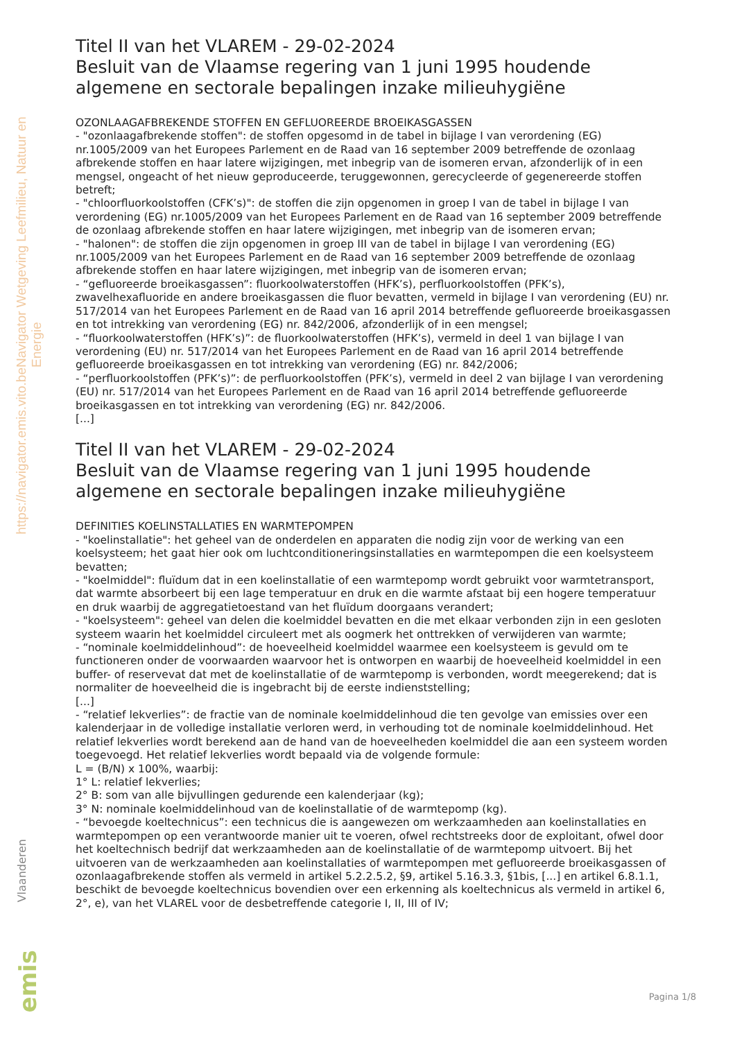Navigator Wetgeving Leefmilieu, Natuur en Energie
https://navigator.emis.vito.be
Titel II van het VLAREM - 29-02-2024
Besluit van de Vlaamse regering van 1 juni 1995 houdende algemene en sectorale bepalingen inzake milieuhygiëne
OZONLAAGAFBREKENDE STOFFEN EN GEFLUOREERDE BROEIKASGASSEN
- "ozonlaagafbrekende stoffen": de stoffen opgesomd in de tabel in bijlage I van verordening (EG) nr.1005/2009 van het Europees Parlement en de Raad van 16 september 2009 betreffende de ozonlaag afbrekende stoffen en haar latere wijzigingen, met inbegrip van de isomeren ervan, afzonderlijk of in een mengsel, ongeacht of het nieuw geproduceerde, teruggewonnen, gerecycleerde of gegenereerde stoffen betreft;
- "chloorfluorkoolstoffen (CFK’s)": de stoffen die zijn opgenomen in groep I van de tabel in bijlage I van verordening (EG) nr.1005/2009 van het Europees Parlement en de Raad van 16 september 2009 betreffende de ozonlaag afbrekende stoffen en haar latere wijzigingen, met inbegrip van de isomeren ervan;
- "halonen": de stoffen die zijn opgenomen in groep III van de tabel in bijlage I van verordening (EG) nr.1005/2009 van het Europees Parlement en de Raad van 16 september 2009 betreffende de ozonlaag afbrekende stoffen en haar latere wijzigingen, met inbegrip van de isomeren ervan;
- “gefluoreerde broeikasgassen”: fluorkoolwaterstoffen (HFK’s), perfluorkoolstoffen (PFK’s), zwavelhexafluoride en andere broeikasgassen die fluor bevatten, vermeld in bijlage I van verordening (EU) nr. 517/2014 van het Europees Parlement en de Raad van 16 april 2014 betreffende gefluoreerde broeikasgassen en tot intrekking van verordening (EG) nr. 842/2006, afzonderlijk of in een mengsel;
- “fluorkoolwaterstoffen (HFK’s)”: de fluorkoolwaterstoffen (HFK’s), vermeld in deel 1 van bijlage I van verordening (EU) nr. 517/2014 van het Europees Parlement en de Raad van 16 april 2014 betreffende gefluoreerde broeikasgassen en tot intrekking van verordening (EG) nr. 842/2006;
- “perfluorkoolstoffen (PFK’s)”: de perfluorkoolstoffen (PFK’s), vermeld in deel 2 van bijlage I van verordening (EU) nr. 517/2014 van het Europees Parlement en de Raad van 16 april 2014 betreffende gefluoreerde broeikasgassen en tot intrekking van verordening (EG) nr. 842/2006.
[...]
Titel II van het VLAREM - 29-02-2024
Besluit van de Vlaamse regering van 1 juni 1995 houdende algemene en sectorale bepalingen inzake milieuhygiëne
DEFINITIES KOELINSTALLATIES EN WARMTEPOMPEN
- "koelinstallatie": het geheel van de onderdelen en apparaten die nodig zijn voor de werking van een koelsysteem; het gaat hier ook om luchtconditioneringsinstallaties en warmtepompen die een koelsysteem bevatten;
- "koelmiddel": fluïdum dat in een koelinstallatie of een warmtepomp wordt gebruikt voor warmtetransport, dat warmte absorbeert bij een lage temperatuur en druk en die warmte afstaat bij een hogere temperatuur en druk waarbij de aggregatietoestand van het fluïdum doorgaans verandert;
- "koelsysteem": geheel van delen die koelmiddel bevatten en die met elkaar verbonden zijn in een gesloten systeem waarin het koelmiddel circuleert met als oogmerk het onttrekken of verwijderen van warmte;
- “nominale koelmiddelinhoud”: de hoeveelheid koelmiddel waarmee een koelsysteem is gevuld om te functioneren onder de voorwaarden waarvoor het is ontworpen en waarbij de hoeveelheid koelmiddel in een buffer- of reservevat dat met de koelinstallatie of de warmtepomp is verbonden, wordt meegerekend; dat is normaliter de hoeveelheid die is ingebracht bij de eerste indienststelling;
[...]
- “relatief lekverlies”: de fractie van de nominale koelmiddelinhoud die ten gevolge van emissies over een kalenderjaar in de volledige installatie verloren werd, in verhouding tot de nominale koelmiddelinhoud. Het relatief lekverlies wordt berekend aan de hand van de hoeveelheden koelmiddel die aan een systeem worden toegevoegd. Het relatief lekverlies wordt bepaald via de volgende formule:
L = (B/N) x 100%, waarbij:
1° L: relatief lekverlies;
2° B: som van alle bijvullingen gedurende een kalenderjaar (kg);
3° N: nominale koelmiddelinhoud van de koelinstallatie of de warmtepomp (kg).
- “bevoegde koeltechnicus”: een technicus die is aangewezen om werkzaamheden aan koelinstallaties en warmtepompen op een verantwoorde manier uit te voeren, ofwel rechtstreeks door de exploitant, ofwel door het koeltechnisch bedrijf dat werkzaamheden aan de koelinstallatie of de warmtepomp uitvoert. Bij het uitvoeren van de werkzaamheden aan koelinstallaties of warmtepompen met gefluoreerde broeikasgassen of ozonlaagafbrekende stoffen als vermeld in artikel 5.2.2.5.2, §9, artikel 5.16.3.3, §1bis, [...] en artikel 6.8.1.1, beschikt de bevoegde koeltechnicus bovendien over een erkenning als koeltechnicus als vermeld in artikel 6, 2°, e), van het VLAREL voor de desbetreffende categorie I, II, III of IV;
Vlaanderen
emis
Pagina 1/8